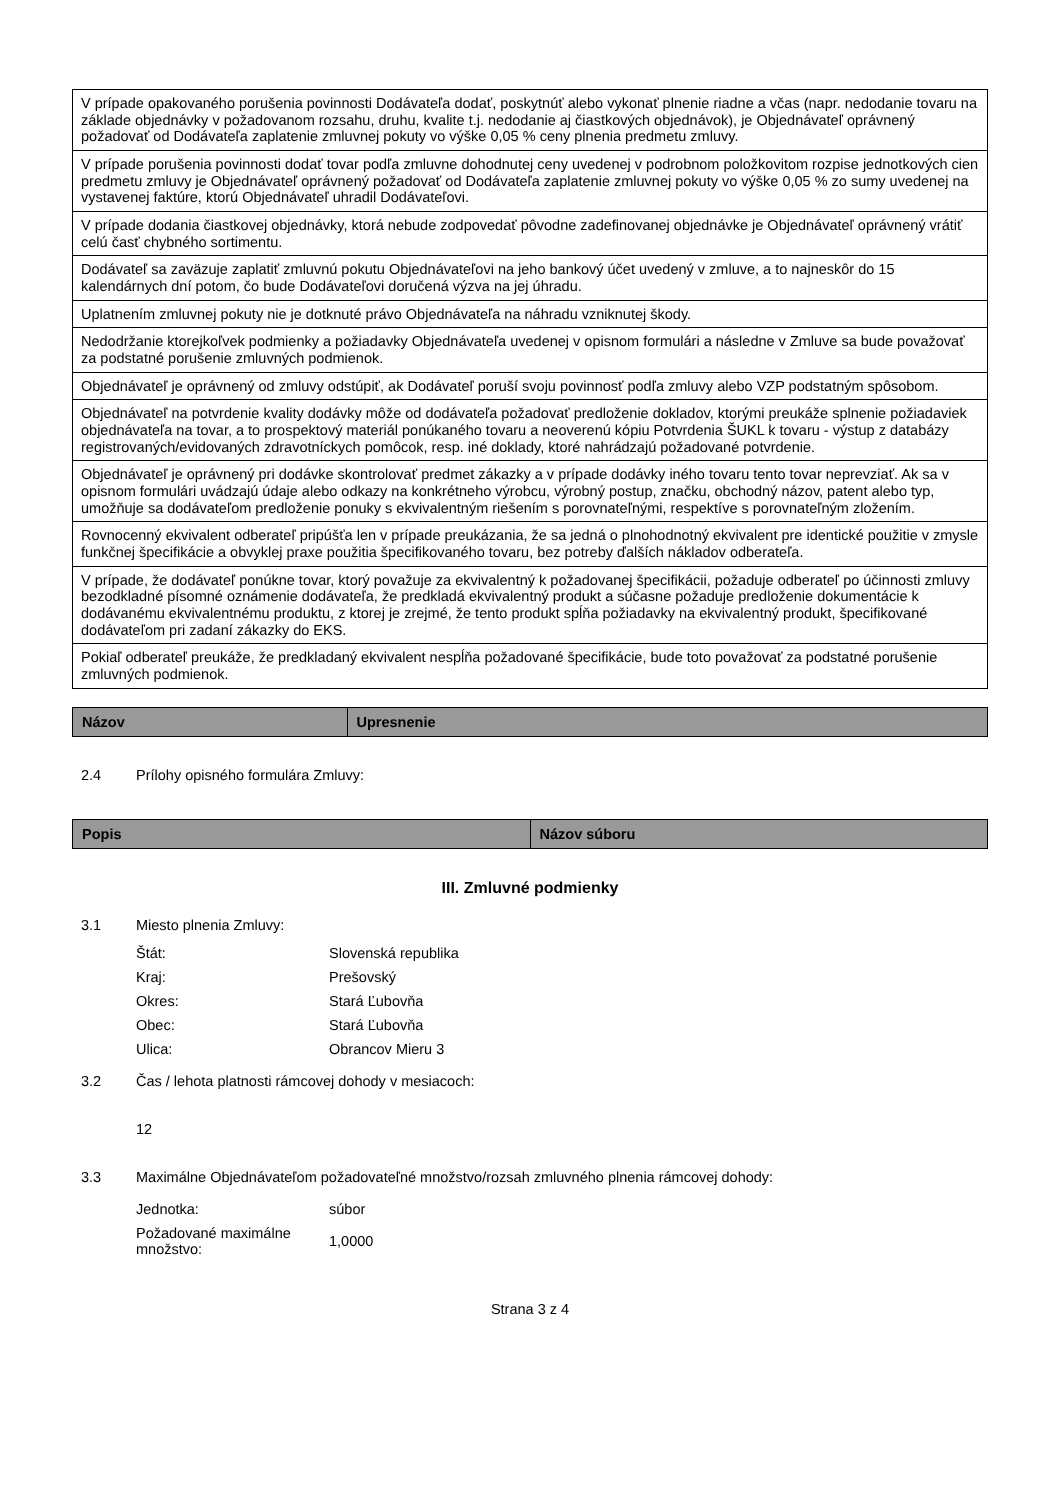| V prípade opakovaného porušenia povinnosti Dodávateľa dodať, poskytnúť alebo vykonať plnenie riadne a včas (napr. nedodanie tovaru na základe objednávky v požadovanom rozsahu, druhu, kvalite t.j. nedodanie aj čiastkových objednávok), je Objednávateľ oprávnený požadovať od Dodávateľa zaplatenie zmluvnej pokuty vo výške 0,05 % ceny plnenia predmetu zmluvy. |
| V prípade porušenia povinnosti dodať tovar podľa zmluvne dohodnutej ceny uvedenej v podrobnom položkovitom rozpise jednotkových cien predmetu zmluvy je Objednávateľ oprávnený požadovať od Dodávateľa zaplatenie zmluvnej pokuty vo výške 0,05 % zo sumy uvedenej na vystavenej faktúre, ktorú Objednávateľ uhradil Dodávateľovi. |
| V prípade dodania čiastkovej objednávky, ktorá nebude zodpovedať pôvodne zadefinovanej objednávke je Objednávateľ oprávnený vrátiť celú časť chybného sortimentu. |
| Dodávateľ sa zaväzuje zaplatiť zmluvnú pokutu Objednávateľovi na jeho bankový účet uvedený v zmluve, a to najneskôr do 15 kalendárnych dní potom, čo bude Dodávateľovi doručená výzva na jej úhradu. |
| Uplatnením zmluvnej pokuty nie je dotknuté právo Objednávateľa na náhradu vzniknutej škody. |
| Nedodržanie ktorejkoľvek podmienky a požiadavky Objednávateľa uvedenej v opisnom formulári a následne v Zmluve sa bude považovať za podstatné porušenie zmluvných podmienok. |
| Objednávateľ je oprávnený od zmluvy odstúpiť, ak Dodávateľ poruší svoju povinnosť podľa zmluvy alebo VZP podstatným spôsobom. |
| Objednávateľ na potvrdenie kvality dodávky môže od dodávateľa požadovať predloženie dokladov, ktorými preukáže splnenie požiadaviek objednávateľa na tovar, a to prospektový materiál ponúkaného tovaru a neoverenú kópiu Potvrdenia ŠUKL k tovaru - výstup z databázy registrovaných/evidovaných zdravotníckych pomôcok, resp. iné doklady, ktoré nahrádzajú požadované potvrdenie. |
| Objednávateľ je oprávnený pri dodávke skontrolovať predmet zákazky a v prípade dodávky iného tovaru tento tovar neprevziať. Ak sa v opisnom formulári uvádzajú údaje alebo odkazy na konkrétneho výrobcu, výrobný postup, značku, obchodný názov, patent alebo typ, umožňuje sa dodávateľom predloženie ponuky s ekvivalentným riešením s porovnateľnými, respektíve s porovnateľným zložením. |
| Rovnocenný ekvivalent odberateľ pripúšťa len v prípade preukázania, že sa jedná o plnohodnotný ekvivalent pre identické použitie v zmysle funkčnej špecifikácie a obvyklej praxe použitia špecifikovaného tovaru, bez potreby ďalších nákladov odberateľa. |
| V prípade, že dodávateľ ponúkne tovar, ktorý považuje za ekvivalentný k požadovanej špecifikácii, požaduje odberateľ po účinnosti zmluvy bezodkladné písomné oznámenie dodávateľa, že predkladá ekvivalentný produkt a súčasne požaduje predloženie dokumentácie k dodávanému ekvivalentnému produktu, z ktorej je zrejmé, že tento produkt spĺňa požiadavky na ekvivalentný produkt, špecifikované dodávateľom pri zadaní zákazky do EKS. |
| Pokiaľ odberateľ preukáže, že predkladaný ekvivalent nespĺňa požadované špecifikácie, bude toto považovať za podstatné porušenie zmluvných podmienok. |
| Názov | Upresnenie |
| --- | --- |
2.4 Prílohy opisného formulára Zmluvy:
| Popis | Názov súboru |
| --- | --- |
III. Zmluvné podmienky
3.1 Miesto plnenia Zmluvy:
| Štát: | Slovenská republika |
| Kraj: | Prešovský |
| Okres: | Stará Ľubovňa |
| Obec: | Stará Ľubovňa |
| Ulica: | Obrancov Mieru 3 |
3.2 Čas / lehota platnosti rámcovej dohody v mesiacoch:
12
3.3 Maximálne Objednávateľom požadovateľné množstvo/rozsah zmluvného plnenia rámcovej dohody:
| Jednotka: | súbor |
| Požadované maximálne množstvo: | 1,0000 |
Strana 3 z 4